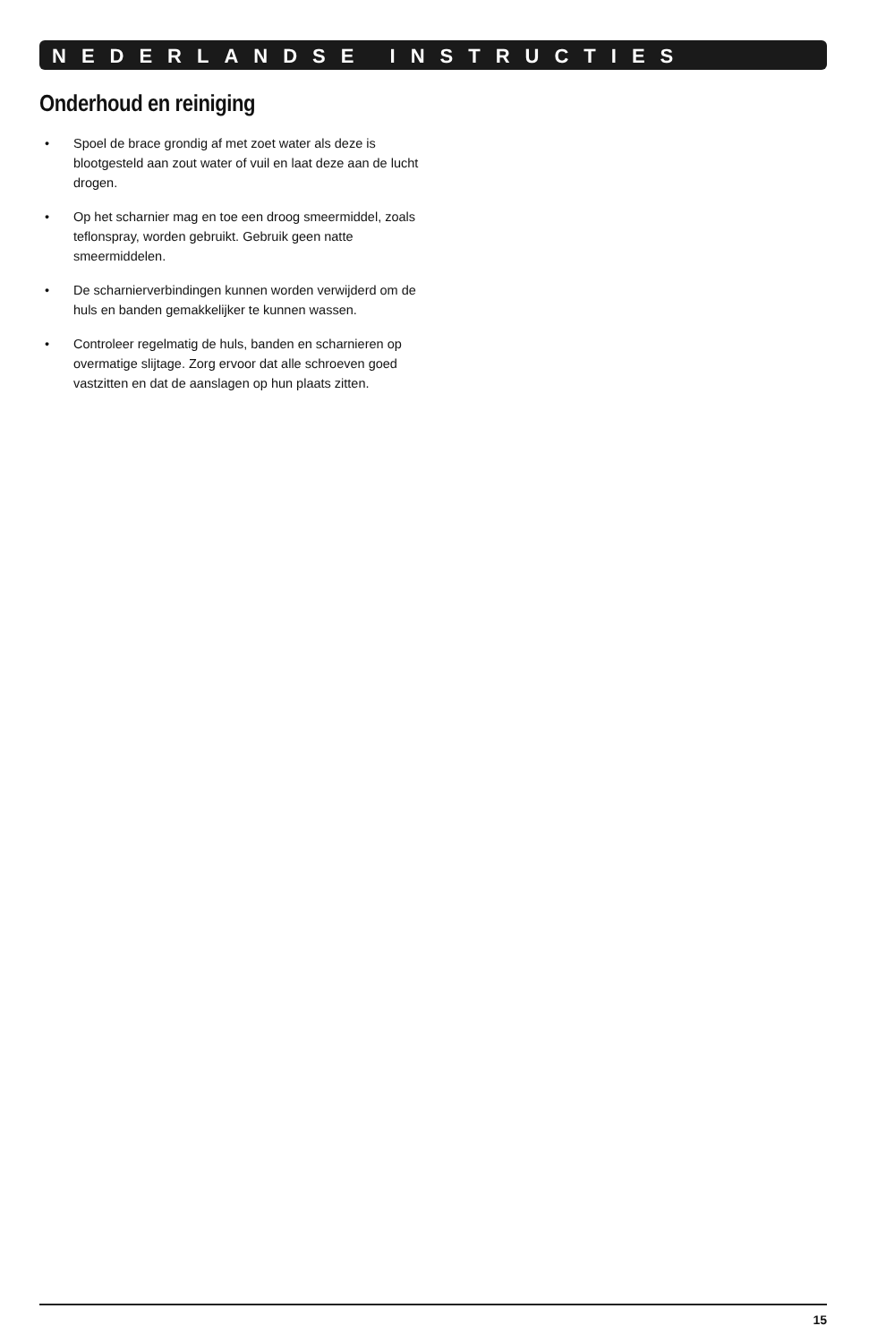NEDERLANDSE INSTRUCTIES
Onderhoud en reiniging
• Spoel de brace grondig af met zoet water als deze is blootgesteld aan zout water of vuil en laat deze aan de lucht drogen.
• Op het scharnier mag en toe een droog smeermiddel, zoals teflonspray, worden gebruikt. Gebruik geen natte smeermiddelen.
• De scharnierverbindingen kunnen worden verwijderd om de huls en banden gemakkelijker te kunnen wassen.
• Controleer regelmatig de huls, banden en scharnieren op overmatige slijtage. Zorg ervoor dat alle schroeven goed vastzitten en dat de aanslagen op hun plaats zitten.
15